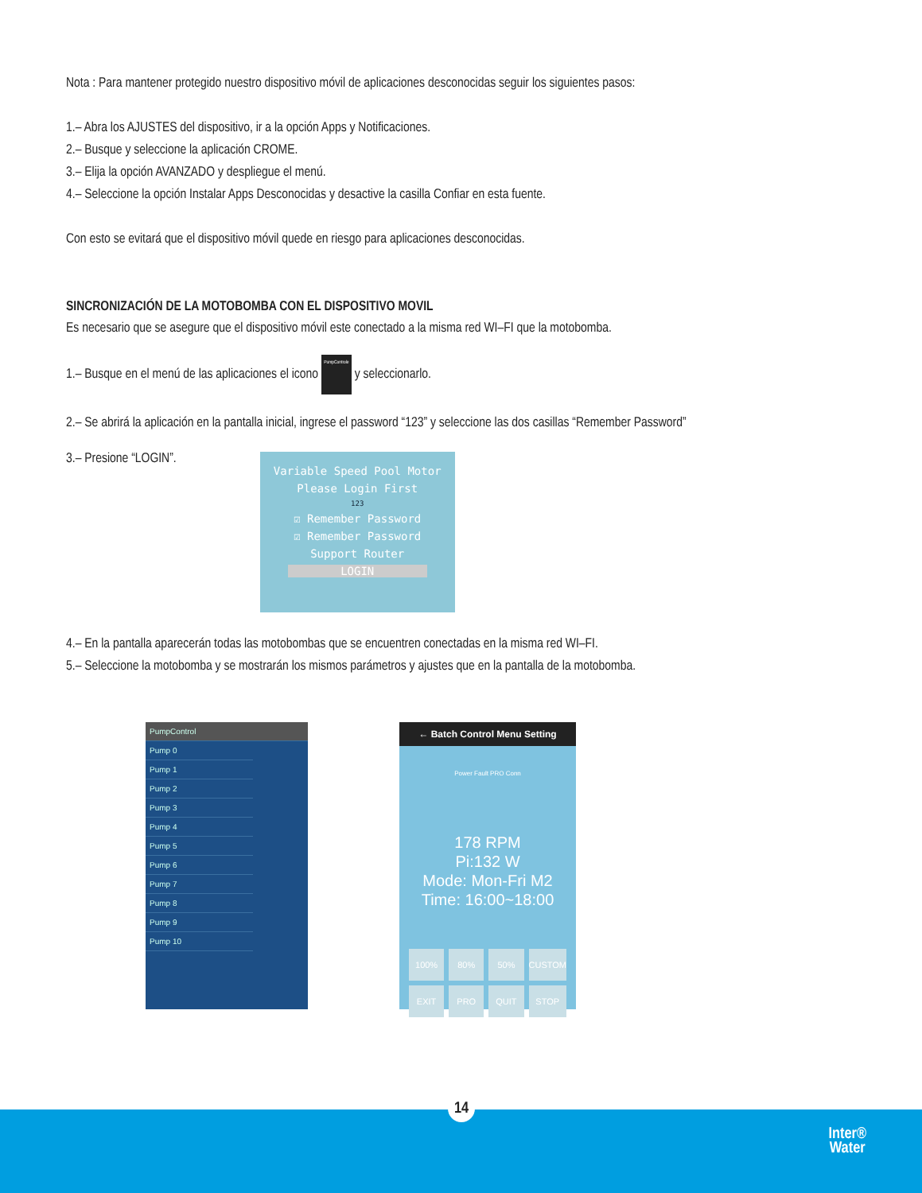Nota : Para mantener protegido nuestro dispositivo móvil de aplicaciones desconocidas seguir los siguientes pasos:
1.– Abra los AJUSTES del dispositivo, ir a la opción Apps y Notificaciones.
2.– Busque y seleccione la aplicación CROME.
3.– Elija la opción AVANZADO y despliegue el menú.
4.– Seleccione la opción Instalar Apps Desconocidas y desactive la casilla Confiar en esta fuente.
Con esto se evitará que el dispositivo móvil quede en riesgo para aplicaciones desconocidas.
SINCRONIZACIÓN DE LA MOTOBOMBA CON EL DISPOSITIVO MOVIL
Es necesario que se asegure que el dispositivo móvil este conectado a la misma red WI–FI que la motobomba.
1.– Busque en el menú de las aplicaciones el icono PumpControle y seleccionarlo.
2.– Se abrirá la aplicación en la pantalla inicial, ingrese el password “123” y seleccione las dos casillas “Remember Password”
3.– Presione “LOGIN”.
Variable Speed Pool Motor
Please Login First
123
☑ Remember Password
☑ Remember Password
Support Router
LOGIN
4.– En la pantalla aparecerán todas las motobombas que se encuentren conectadas en la misma red WI–FI.
5.– Seleccione la motobomba y se mostrarán los mismos parámetros y ajustes que en la pantalla de la motobomba.
PumpControl
Pump 0
Pump 1
Pump 2
Pump 3
Pump 4
Pump 5
Pump 6
Pump 7
Pump 8
Pump 9
Pump 10
← Batch Control Menu Setting
Power Fault PRO Conn
178 RPM
Pi:132 W
Mode: Mon-Fri M2
Time: 16:00~18:00
100% 80% 50% CUSTOM EXIT PRO QUIT STOP
14
Inter®
Water